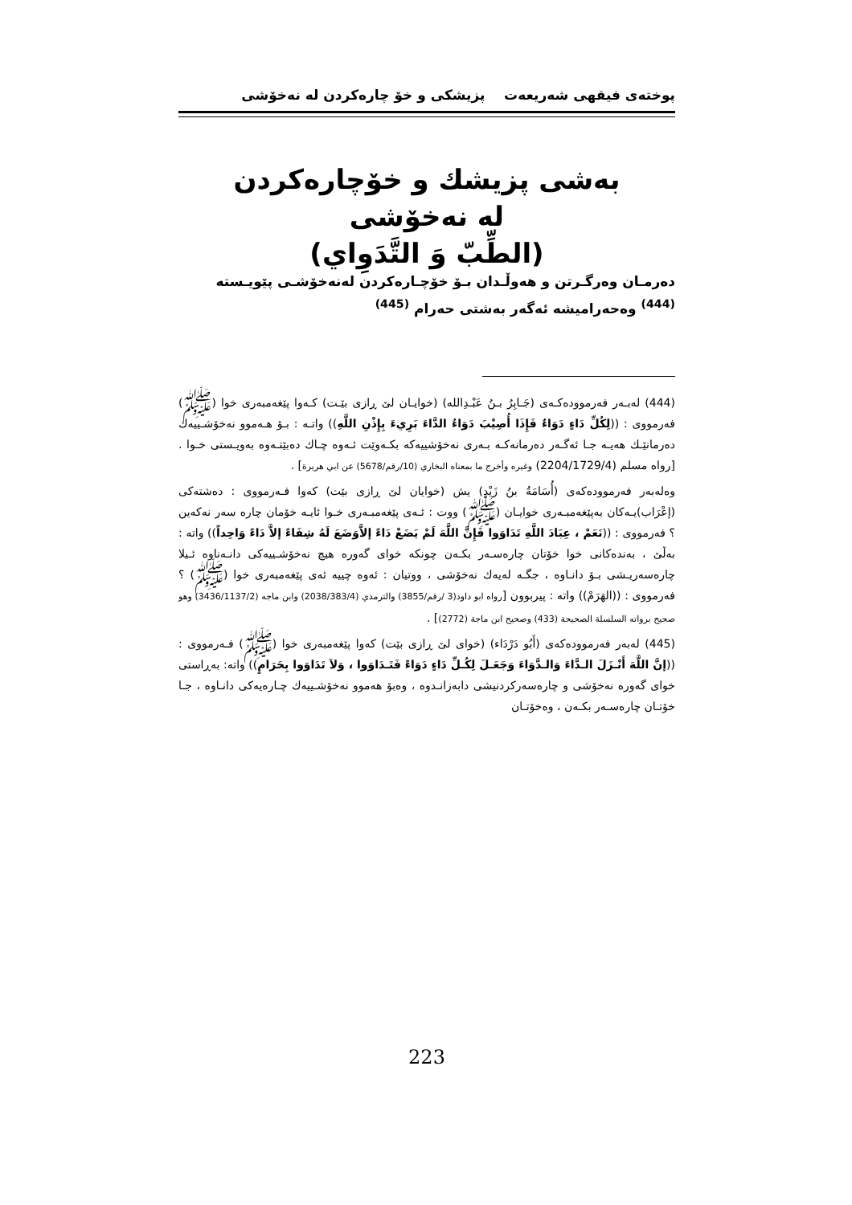پوختەی فیقهی شەریعەت پزیشکی و خۆ چارەکردن لە نەخۆشی
بەشی پزیشك و خۆچارەكردن
لە نەخۆشی
(الطِّبّ وَ التَّدَوِاي)
دەرمـان وەرگـرتن و هەوڵـدان بـۆ خۆچـارەكردن لەنەخۆشـی پێویـستە <sup>(444)</sup> وەحەرامیشە ئەگەر بەشتی حەرام <sup>(445)</sup>
(444) لەبـەر فەرموودەكـەی (جَـابِرُ بـنُ عَبْـدِالله) (خوایـان لێ ڕازی بێـت) كـەوا پێغەمبەری خوا (ﷺ) فەرمووی : ((لِكُلِّ دَاءٍ دَوَاءٌ فَإِذَا أُصِيْبَ دَوَاءُ الدَّاءَ بَرِيءَ بِإِذْنِ اللَّهِ)) واتـە : بـۆ هـەموو نەخۆشـییەك دەرمانێـك هەیـە جـا ئەگـەر دەرمانەكـە بـەری نەخۆشییەكە بكـەوێت ئـەوە چـاك دەبێتـەوە بەویـستی خـوا . [رواه مسلم (2204/1729/4) وغيره وأخرج ما بمعناه البخاري (10/رقم/5678) عن ابي هريرة] .
وەلەبەر فەرموودەكەی (أُسَامَةُ بنُ زَيْدٍ) یش (خوایان لێ ڕازی بێت) كەوا فـەرمووی : دەشتەكی (إعْرَاب)یـەكان بەپێغەمبـەری خوایـان (ﷺ) ووت : ئـەی پێغەمبـەری خـوا ئایـە خۆمان چارە سەر نەكەین ؟ فەرمووی : ((نَعَمْ ، عِبَادَ اللَّهِ تَدَاوَوا فَإِنَّ اللَّهَ لَمْ يَضَعْ دَاءً إلاَّوَضَعَ لَهُ شِفَاءً إلاَّ دَاءً وَاحِداً)) واتە : بەڵێ ، بەندەكانی خوا خۆتان چارەسـەر بكـەن چونكە خوای گەورە هیچ نەخۆشـییەكی دانـەناوە ئـیلا چارەسەریـشی بـۆ دانـاوە ، جگـە لەیەك نەخۆشی ، ووتیان : ئەوە چییە ئەی پێغەمبەری خوا (ﷺ) ؟ فەرمووی : ((الهَرَمْ)) واتە : پیربوون [رواه ابو داود(3 /رقم/3855) والترمذي (2038/383/4) وابن ماجه (3436/1137/2) وهو صحيح برواته السلسلة الصحيحة (433) وصحيح ابن ماجة (2772)] .
(445) لەبەر فەرموودەكەی (أَبُو دَرْدَاء) (خوای لێ ڕازی بێت) كەوا پێغەمبەری خوا (ﷺ) فـەرمووی : ((إنَّ اللَّهَ أَنْـزَلَ الـدَّاءَ وَالـدَّوَاءَ وَجَعَـلَ لِكُـلِّ دَاءٍ دَوَاءً فَتَـدَاوَوا ، وَلاَ تَدَاوَوا بِحَرَامٍ)) واتە: بەڕاستی خوای گەورە نەخۆشی و چارەسەركردنیشی دابەزانـدوە ، وەبۆ هەموو نەخۆشـییەك چـارەیەكی دانـاوە ، جـا خۆتـان چارەسـەر بكـەن ، وەخۆتـان
223